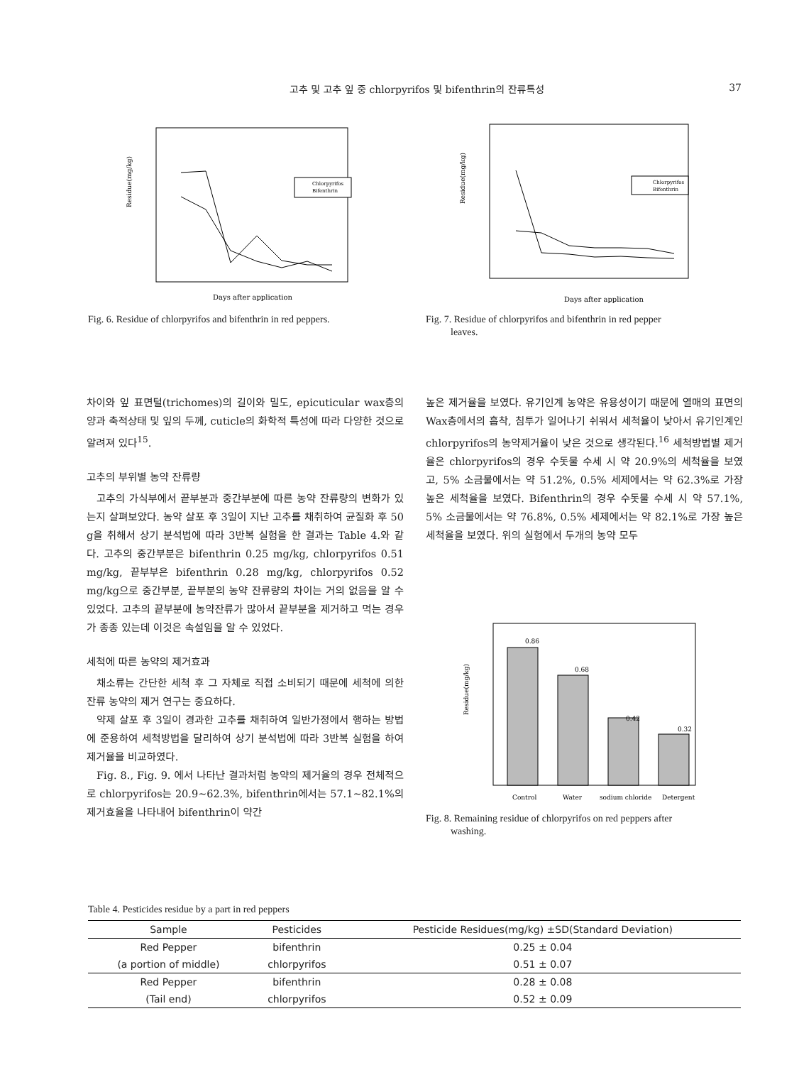고추 및 고추 잎 중 chlorpyrifos 및 bifenthrin의 잔류특성 37
Residue(mg/kg)
Days after application
Chlorpyrifos
Bifenthrin
Fig. 6. Residue of chlorpyrifos and bifenthrin in red peppers.
Residue(mg/kg)
Days after application
Chlorpyrifos
Bifenthrin
Fig. 7. Residue of chlorpyrifos and bifenthrin in red pepper
leaves.
차이와 잎 표면털(trichomes)의 길이와 밀도, epicuticular wax층의 양과 축적상태 및 잎의 두께, cuticle의 화학적 특성에 따라 다양한 것으로 알려져 있다<sup>15</sup>.
고추의 부위별 농약 잔류량
고추의 가식부에서 끝부분과 중간부분에 따른 농약 잔류량의 변화가 있는지 살펴보았다. 농약 살포 후 3일이 지난 고추를 채취하여 균질화 후 50 g을 취해서 상기 분석법에 따라 3반복 실험을 한 결과는 Table 4.와 같다. 고추의 중간부분은 bifenthrin 0.25 mg/kg, chlorpyrifos 0.51 mg/kg, 끝부부은 bifenthrin 0.28 mg/kg, chlorpyrifos 0.52 mg/kg으로 중간부분, 끝부분의 농약 잔류량의 차이는 거의 없음을 알 수 있었다. 고추의 끝부분에 농약잔류가 많아서 끝부분을 제거하고 먹는 경우가 종종 있는데 이것은 속설임을 알 수 있었다.
세척에 따른 농약의 제거효과
채소류는 간단한 세척 후 그 자체로 직접 소비되기 때문에 세척에 의한 잔류 농약의 제거 연구는 중요하다.
약제 살포 후 3일이 경과한 고추를 채취하여 일반가정에서 행하는 방법에 준용하여 세척방법을 달리하여 상기 분석법에 따라 3반복 실험을 하여 제거율을 비교하였다.
Fig. 8., Fig. 9. 에서 나타난 결과처럼 농약의 제거율의 경우 전체적으로 chlorpyrifos는 20.9~62.3%, bifenthrin에서는 57.1~82.1%의 제거효율을 나타내어 bifenthrin이 약간
높은 제거율을 보였다. 유기인계 농약은 유용성이기 때문에 열매의 표면의 Wax층에서의 흡착, 침투가 일어나기 쉬워서 세척율이 낮아서 유기인계인 chlorpyrifos의 농약제거율이 낮은 것으로 생각된다.<sup>16</sup> 세척방법별 제거율은 chlorpyrifos의 경우 수돗물 수세 시 약 20.9%의 세척율을 보였고, 5% 소금물에서는 약 51.2%, 0.5% 세제에서는 약 62.3%로 가장 높은 세척율을 보였다. Bifenthrin의 경우 수돗물 수세 시 약 57.1%, 5% 소금물에서는 약 76.8%, 0.5% 세제에서는 약 82.1%로 가장 높은 세척율을 보였다. 위의 실험에서 두개의 농약 모두
Residue(mg/kg)
0.86
0.68
0.42
0.32
Control
Water
sodium chloride
Detergent
Fig. 8. Remaining residue of chlorpyrifos on red peppers after
washing.
Table 4. Pesticides residue by a part in red peppers
| Sample | Pesticides | Pesticide Residues(mg/kg) ±SD(Standard Deviation) |
| --- | --- | --- |
| Red Pepper | bifenthrin | 0.25 ± 0.04 |
| (a portion of middle) | chlorpyrifos | 0.51 ± 0.07 |
| Red Pepper | bifenthrin | 0.28 ± 0.08 |
| (Tail end) | chlorpyrifos | 0.52 ± 0.09 |